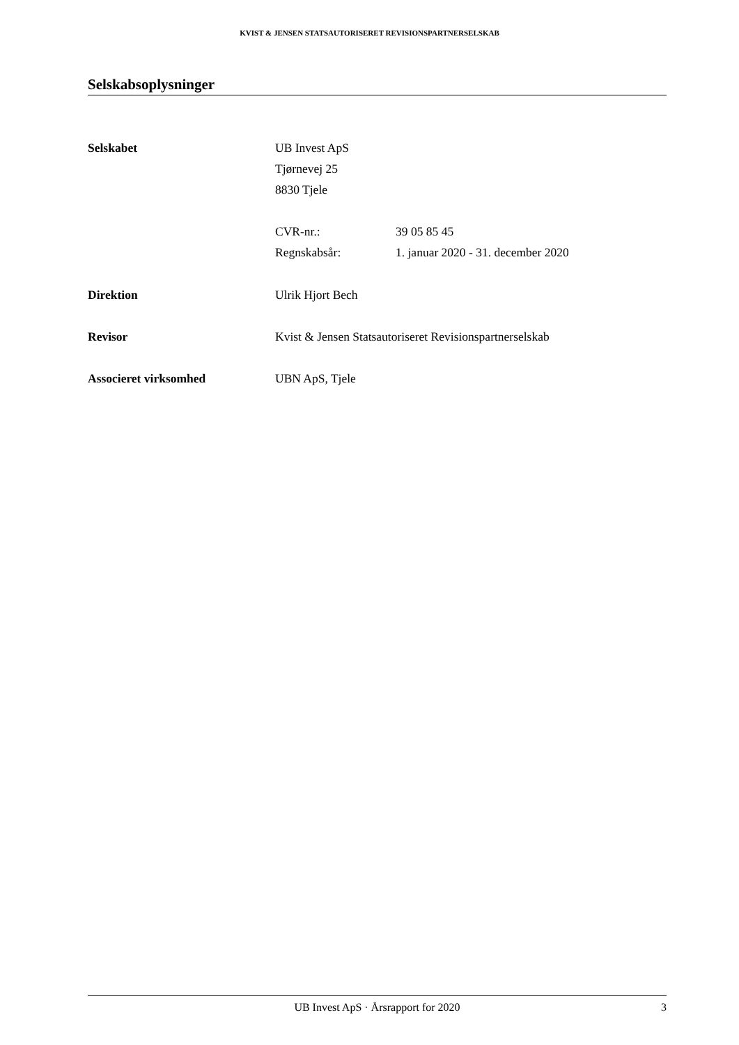KVIST & JENSEN STATSAUTORISERET REVISIONSPARTNERSELSKAB
Selskabsoplysninger
Selskabet UB Invest ApS
Tjørnevej 25
8830 Tjele
CVR-nr.: 39 05 85 45
Regnskabsår: 1. januar 2020 - 31. december 2020
Direktion Ulrik Hjort Bech
Revisor Kvist & Jensen Statsautoriseret Revisionspartnerselskab
Associeret virksomhed UBN ApS, Tjele
UB Invest ApS · Årsrapport for 2020 3